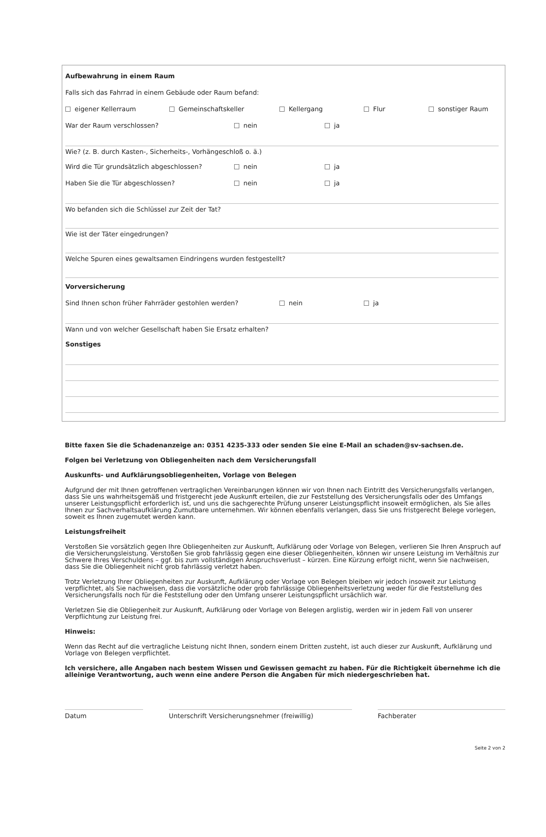Aufbewahrung in einem Raum
Falls sich das Fahrrad in einem Gebäude oder Raum befand:
eigener Kellerraum Gemeinschaftskeller Kellergang Flur sonstiger Raum
War der Raum verschlossen? nein ja
Wie? (z. B. durch Kasten-, Sicherheits-, Vorhängeschloß o. ä.)
Wird die Tür grundsätzlich abgeschlossen? nein ja
Haben Sie die Tür abgeschlossen? nein ja
Wo befanden sich die Schlüssel zur Zeit der Tat?
Wie ist der Täter eingedrungen?
Welche Spuren eines gewaltsamen Eindringens wurden festgestellt?
Vorversicherung
Sind Ihnen schon früher Fahrräder gestohlen werden? nein ja
Wann und von welcher Gesellschaft haben Sie Ersatz erhalten?
Sonstiges
Bitte faxen Sie die Schadenanzeige an: 0351 4235-333 oder senden Sie eine E-Mail an schaden@sv-sachsen.de.
Folgen bei Verletzung von Obliegenheiten nach dem Versicherungsfall
Auskunfts- und Aufklärungsobliegenheiten, Vorlage von Belegen
Aufgrund der mit Ihnen getroffenen vertraglichen Vereinbarungen können wir von Ihnen nach Eintritt des Versicherungsfalls verlangen, dass Sie uns wahrheitsgemäß und fristgerecht jede Auskunft erteilen, die zur Feststellung des Versicherungsfalls oder des Umfangs unserer Leistungspflicht erforderlich ist, und uns die sachgerechte Prüfung unserer Leistungspflicht insoweit ermöglichen, als Sie alles Ihnen zur Sachverhaltsaufklärung Zumutbare unternehmen. Wir können ebenfalls verlangen, dass Sie uns fristgerecht Belege vorlegen, soweit es Ihnen zugemutet werden kann.
Leistungsfreiheit
Verstoßen Sie vorsätzlich gegen Ihre Obliegenheiten zur Auskunft, Aufklärung oder Vorlage von Belegen, verlieren Sie Ihren Anspruch auf die Versicherungsleistung. Verstoßen Sie grob fahrlässig gegen eine dieser Obliegenheiten, können wir unsere Leistung im Verhältnis zur Schwere Ihres Verschuldens – ggf. bis zum vollständigen Anspruchsverlust – kürzen. Eine Kürzung erfolgt nicht, wenn Sie nachweisen, dass Sie die Obliegenheit nicht grob fahrlässig verletzt haben.
Trotz Verletzung Ihrer Obliegenheiten zur Auskunft, Aufklärung oder Vorlage von Belegen bleiben wir jedoch insoweit zur Leistung verpflichtet, als Sie nachweisen, dass die vorsätzliche oder grob fahrlässige Obliegenheitsverletzung weder für die Feststellung des Versicherungsfalls noch für die Feststellung oder den Umfang unserer Leistungspflicht ursächlich war.
Verletzen Sie die Obliegenheit zur Auskunft, Aufklärung oder Vorlage von Belegen arglistig, werden wir in jedem Fall von unserer Verpflichtung zur Leistung frei.
Hinweis:
Wenn das Recht auf die vertragliche Leistung nicht Ihnen, sondern einem Dritten zusteht, ist auch dieser zur Auskunft, Aufklärung und Vorlage von Belegen verpflichtet.
Ich versichere, alle Angaben nach bestem Wissen und Gewissen gemacht zu haben. Für die Richtigkeit übernehme ich die alleinige Verantwortung, auch wenn eine andere Person die Angaben für mich niedergeschrieben hat.
Datum Unterschrift Versicherungsnehmer (freiwillig) Fachberater
Seite 2 von 2